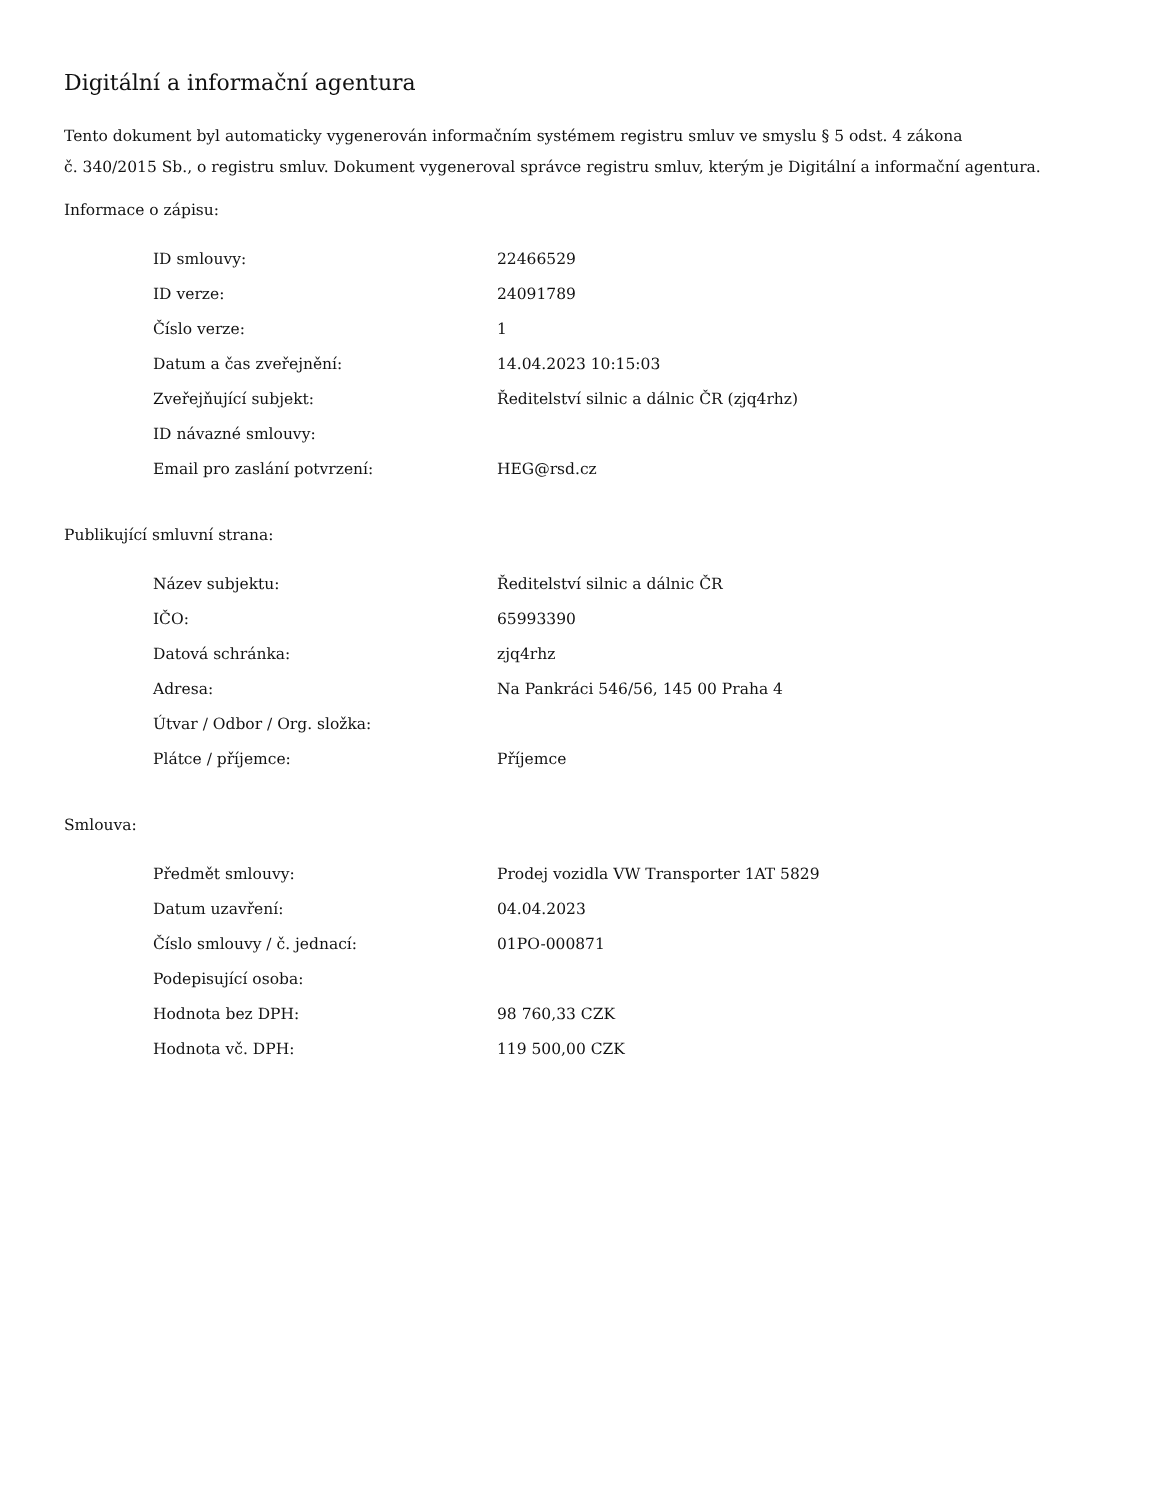Digitální a informační agentura
Tento dokument byl automaticky vygenerován informačním systémem registru smluv ve smyslu § 5 odst. 4 zákona
č. 340/2015 Sb., o registru smluv. Dokument vygeneroval správce registru smluv, kterým je Digitální a informační agentura.
Informace o zápisu:
| ID smlouvy: | 22466529 |
| ID verze: | 24091789 |
| Číslo verze: | 1 |
| Datum a čas zveřejnění: | 14.04.2023 10:15:03 |
| Zveřejňující subjekt: | Ředitelství silnic a dálnic ČR (zjq4rhz) |
| ID návazné smlouvy: | |
| Email pro zaslání potvrzení: | HEG@rsd.cz |
Publikující smluvní strana:
| Název subjektu: | Ředitelství silnic a dálnic ČR |
| IČO: | 65993390 |
| Datová schránka: | zjq4rhz |
| Adresa: | Na Pankráci 546/56, 145 00 Praha 4 |
| Útvar / Odbor / Org. složka: | |
| Plátce / příjemce: | Příjemce |
Smlouva:
| Předmět smlouvy: | Prodej vozidla VW Transporter 1AT 5829 |
| Datum uzavření: | 04.04.2023 |
| Číslo smlouvy / č. jednací: | 01PO-000871 |
| Podepisující osoba: | |
| Hodnota bez DPH: | 98 760,33 CZK |
| Hodnota vč. DPH: | 119 500,00 CZK |